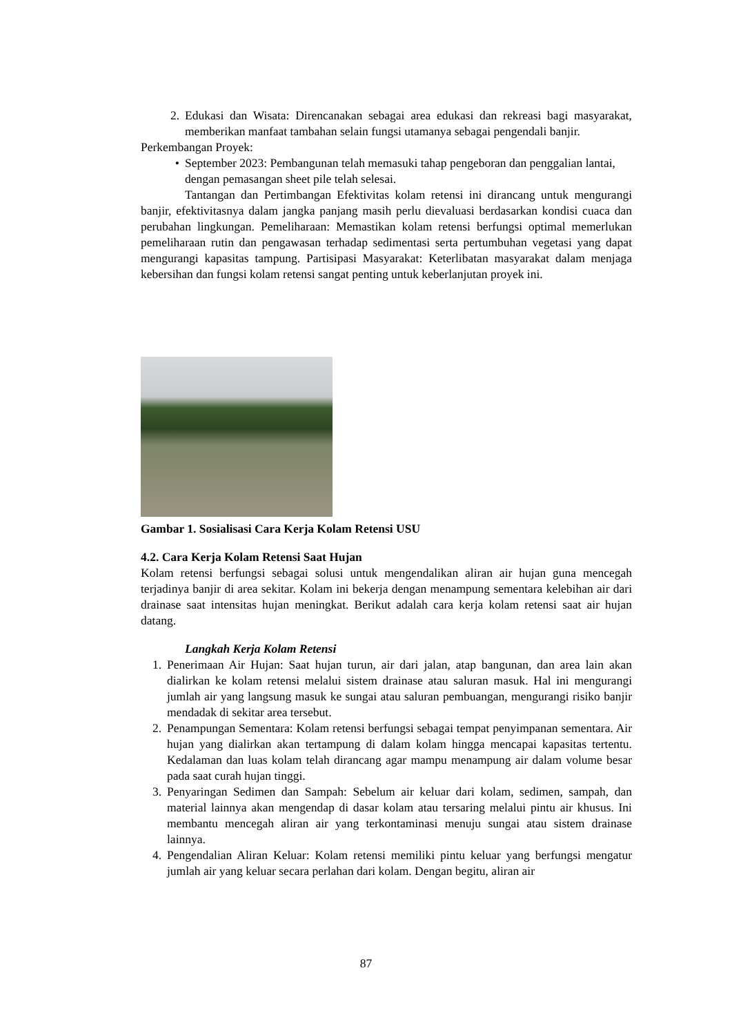2. Edukasi dan Wisata: Direncanakan sebagai area edukasi dan rekreasi bagi masyarakat, memberikan manfaat tambahan selain fungsi utamanya sebagai pengendali banjir.
Perkembangan Proyek:
• September 2023: Pembangunan telah memasuki tahap pengeboran dan penggalian lantai, dengan pemasangan sheet pile telah selesai.
Tantangan dan Pertimbangan Efektivitas kolam retensi ini dirancang untuk mengurangi banjir, efektivitasnya dalam jangka panjang masih perlu dievaluasi berdasarkan kondisi cuaca dan perubahan lingkungan. Pemeliharaan: Memastikan kolam retensi berfungsi optimal memerlukan pemeliharaan rutin dan pengawasan terhadap sedimentasi serta pertumbuhan vegetasi yang dapat mengurangi kapasitas tampung. Partisipasi Masyarakat: Keterlibatan masyarakat dalam menjaga kebersihan dan fungsi kolam retensi sangat penting untuk keberlanjutan proyek ini.
Gambar 1. Sosialisasi Cara Kerja Kolam Retensi USU
4.2. Cara Kerja Kolam Retensi Saat Hujan
Kolam retensi berfungsi sebagai solusi untuk mengendalikan aliran air hujan guna mencegah terjadinya banjir di area sekitar. Kolam ini bekerja dengan menampung sementara kelebihan air dari drainase saat intensitas hujan meningkat. Berikut adalah cara kerja kolam retensi saat air hujan datang.
Langkah Kerja Kolam Retensi
1. Penerimaan Air Hujan: Saat hujan turun, air dari jalan, atap bangunan, dan area lain akan dialirkan ke kolam retensi melalui sistem drainase atau saluran masuk. Hal ini mengurangi jumlah air yang langsung masuk ke sungai atau saluran pembuangan, mengurangi risiko banjir mendadak di sekitar area tersebut.
2. Penampungan Sementara: Kolam retensi berfungsi sebagai tempat penyimpanan sementara. Air hujan yang dialirkan akan tertampung di dalam kolam hingga mencapai kapasitas tertentu. Kedalaman dan luas kolam telah dirancang agar mampu menampung air dalam volume besar pada saat curah hujan tinggi.
3. Penyaringan Sedimen dan Sampah: Sebelum air keluar dari kolam, sedimen, sampah, dan material lainnya akan mengendap di dasar kolam atau tersaring melalui pintu air khusus. Ini membantu mencegah aliran air yang terkontaminasi menuju sungai atau sistem drainase lainnya.
4. Pengendalian Aliran Keluar: Kolam retensi memiliki pintu keluar yang berfungsi mengatur jumlah air yang keluar secara perlahan dari kolam. Dengan begitu, aliran air
87